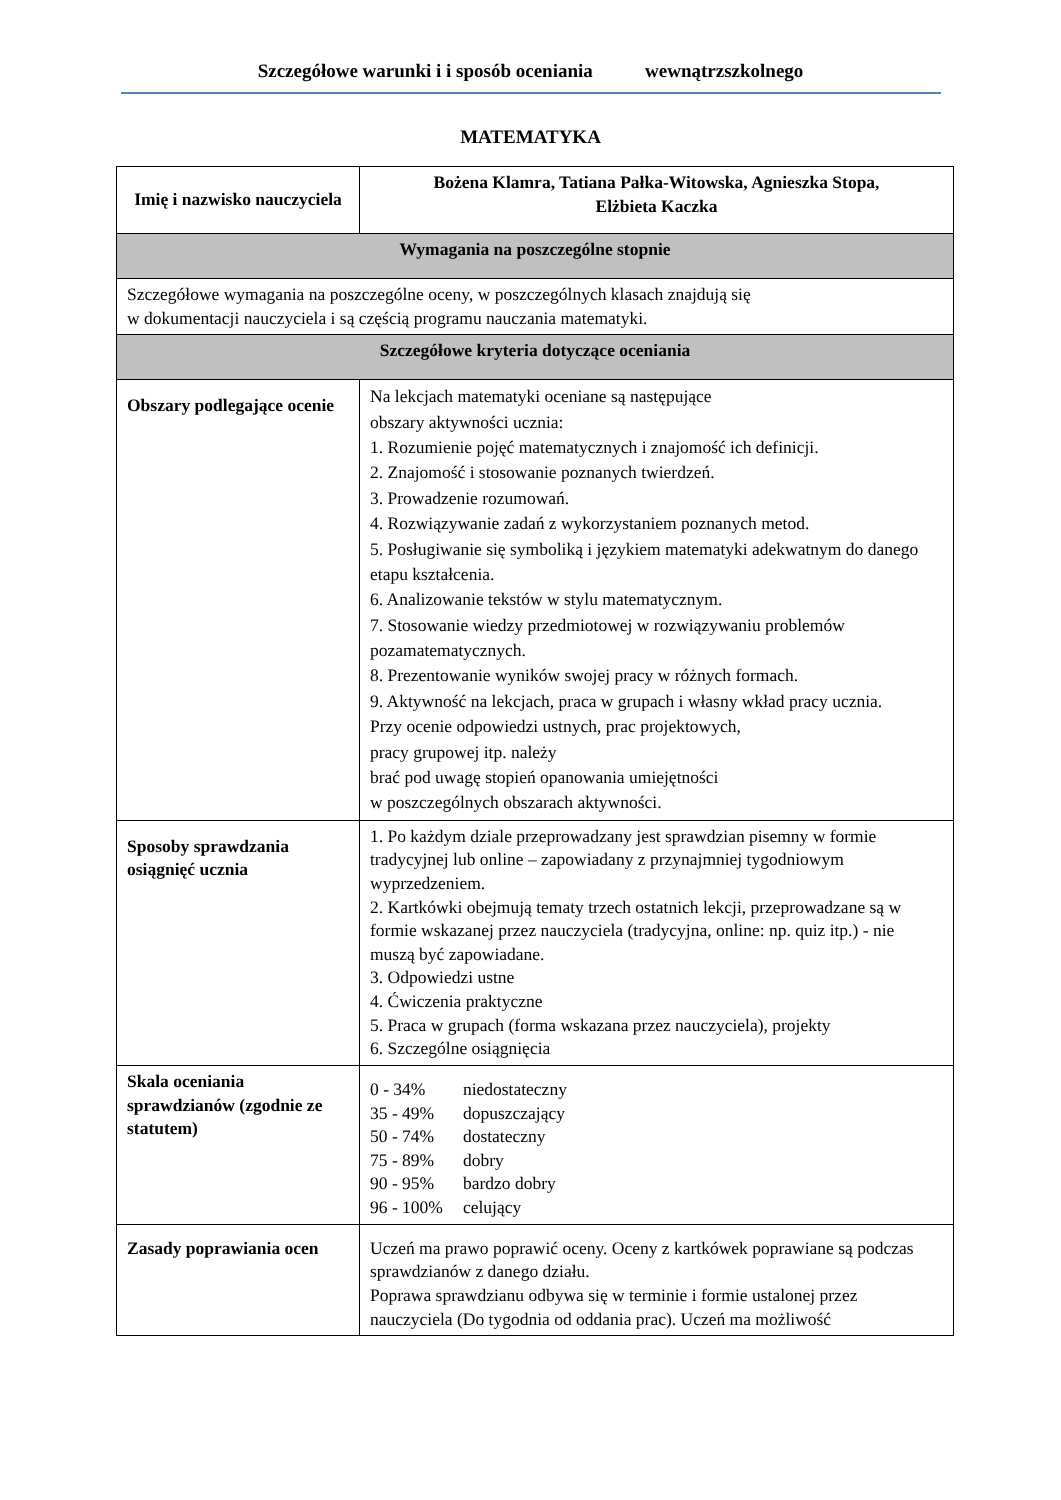Szczegółowe warunki i i sposób oceniania wewnątrzszkolnego
MATEMATYKA
| Imię i nazwisko nauczyciela | Bożena Klamra, Tatiana Pałka-Witowska, Agnieszka Stopa, Elżbieta Kaczka |
| Wymagania na poszczególne stopnie | |
| Szczegółowe wymagania na poszczególne oceny, w poszczególnych klasach znajdują się w dokumentacji nauczyciela i są częścią programu nauczania matematyki. | |
| Szczegółowe kryteria dotyczące oceniania | |
| Obszary podlegające ocenie | Na lekcjach matematyki oceniane są następujące obszary aktywności ucznia: 1. Rozumienie pojęć matematycznych i znajomość ich definicji. 2. Znajomość i stosowanie poznanych twierdzeń. 3. Prowadzenie rozumowań. 4. Rozwiązywanie zadań z wykorzystaniem poznanych metod. 5. Posługiwanie się symboliką i językiem matematyki adekwatnym do danego etapu kształcenia. 6. Analizowanie tekstów w stylu matematycznym. 7. Stosowanie wiedzy przedmiotowej w rozwiązywaniu problemów pozamatematycznych. 8. Prezentowanie wyników swojej pracy w różnych formach. 9. Aktywność na lekcjach, praca w grupach i własny wkład pracy ucznia. Przy ocenie odpowiedzi ustnych, prac projektowych, pracy grupowej itp. należy brać pod uwagę stopień opanowania umiejętności w poszczególnych obszarach aktywności. |
| Sposoby sprawdzania osiągnięć ucznia | 1. Po każdym dziale przeprowadzany jest sprawdzian pisemny w formie tradycyjnej lub online – zapowiadany z przynajmniej tygodniowym wyprzedzeniem. 2. Kartkówki obejmują tematy trzech ostatnich lekcji, przeprowadzane są w formie wskazanej przez nauczyciela (tradycyjna, online: np. quiz itp.) - nie muszą być zapowiadane. 3. Odpowiedzi ustne 4. Ćwiczenia praktyczne 5. Praca w grupach (forma wskazana przez nauczyciela), projekty 6. Szczególne osiągnięcia |
| Skala oceniania sprawdzianów (zgodnie ze statutem) | / 0 - 34% / niedostateczny / / 35 - 49% / dopuszczający / / 50 - 74% / dostateczny / / 75 - 89% / dobry / / 90 - 95% / bardzo dobry / / 96 - 100% / celujący / |
| Zasady poprawiania ocen | Uczeń ma prawo poprawić oceny. Oceny z kartkówek poprawiane są podczas sprawdzianów z danego działu. Poprawa sprawdzianu odbywa się w terminie i formie ustalonej przez nauczyciela (Do tygodnia od oddania prac). Uczeń ma możliwość |